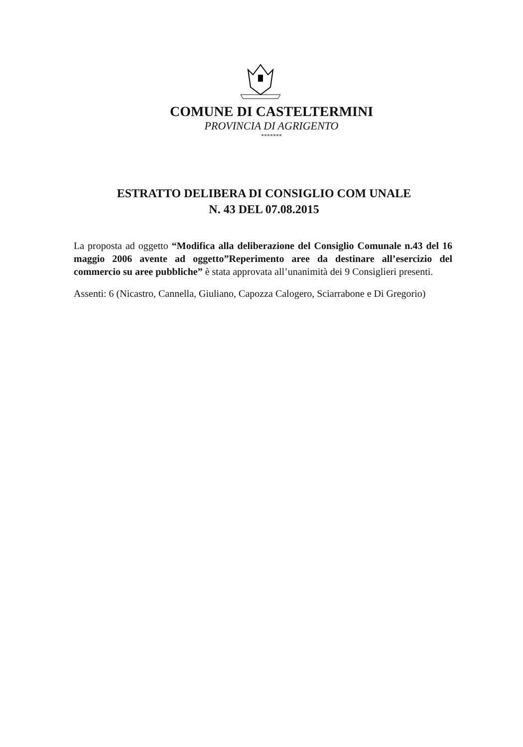COMUNE DI CASTELTERMINI
PROVINCIA DI AGRIGENTO
*******
ESTRATTO DELIBERA DI CONSIGLIO COM UNALE
N. 43 DEL 07.08.2015
La proposta ad oggetto “Modifica alla deliberazione del Consiglio Comunale n.43 del 16 maggio 2006 avente ad oggetto”Reperimento aree da destinare all’esercizio del commercio su aree pubbliche” è stata approvata all’unanimità dei 9 Consiglieri presenti.
Assenti: 6 (Nicastro, Cannella, Giuliano, Capozza Calogero, Sciarrabone e Di Gregorio)